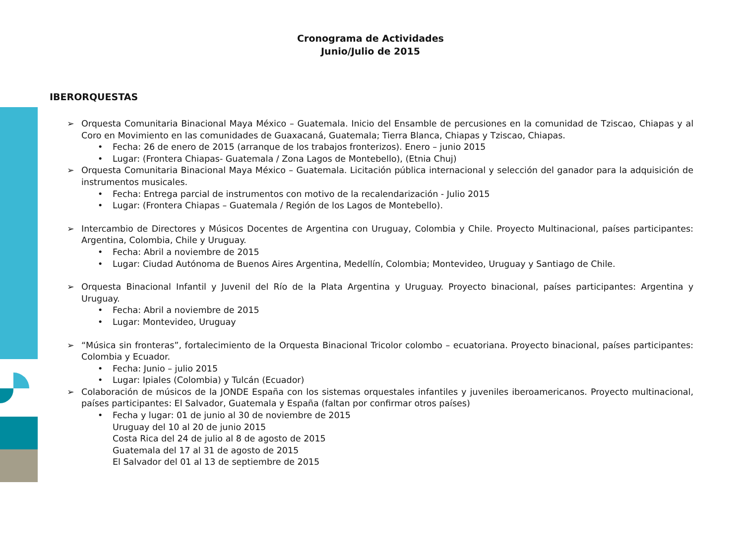Cronograma de Actividades
Junio/Julio de 2015
IBERORQUESTAS
➢ Orquesta Comunitaria Binacional Maya México – Guatemala. Inicio del Ensamble de percusiones en la comunidad de Tziscao, Chiapas y al Coro en Movimiento en las comunidades de Guaxacaná, Guatemala; Tierra Blanca, Chiapas y Tziscao, Chiapas.
• Fecha: 26 de enero de 2015 (arranque de los trabajos fronterizos). Enero – junio 2015
• Lugar: (Frontera Chiapas- Guatemala / Zona Lagos de Montebello), (Etnia Chuj)
➢ Orquesta Comunitaria Binacional Maya México – Guatemala. Licitación pública internacional y selección del ganador para la adquisición de instrumentos musicales.
• Fecha: Entrega parcial de instrumentos con motivo de la recalendarización - Julio 2015
• Lugar: (Frontera Chiapas – Guatemala / Región de los Lagos de Montebello).
➢ Intercambio de Directores y Músicos Docentes de Argentina con Uruguay, Colombia y Chile. Proyecto Multinacional, países participantes: Argentina, Colombia, Chile y Uruguay.
• Fecha: Abril a noviembre de 2015
• Lugar: Ciudad Autónoma de Buenos Aires Argentina, Medellín, Colombia; Montevideo, Uruguay y Santiago de Chile.
➢ Orquesta Binacional Infantil y Juvenil del Río de la Plata Argentina y Uruguay. Proyecto binacional, países participantes: Argentina y Uruguay.
• Fecha: Abril a noviembre de 2015
• Lugar: Montevideo, Uruguay
➢ “Música sin fronteras”, fortalecimiento de la Orquesta Binacional Tricolor colombo – ecuatoriana. Proyecto binacional, países participantes: Colombia y Ecuador.
• Fecha: Junio – julio 2015
• Lugar: Ipiales (Colombia) y Tulcán (Ecuador)
➢ Colaboración de músicos de la JONDE España con los sistemas orquestales infantiles y juveniles iberoamericanos. Proyecto multinacional, países participantes: El Salvador, Guatemala y España (faltan por confirmar otros países)
• Fecha y lugar: 01 de junio al 30 de noviembre de 2015
Uruguay del 10 al 20 de junio 2015
Costa Rica del 24 de julio al 8 de agosto de 2015
Guatemala del 17 al 31 de agosto de 2015
El Salvador del 01 al 13 de septiembre de 2015